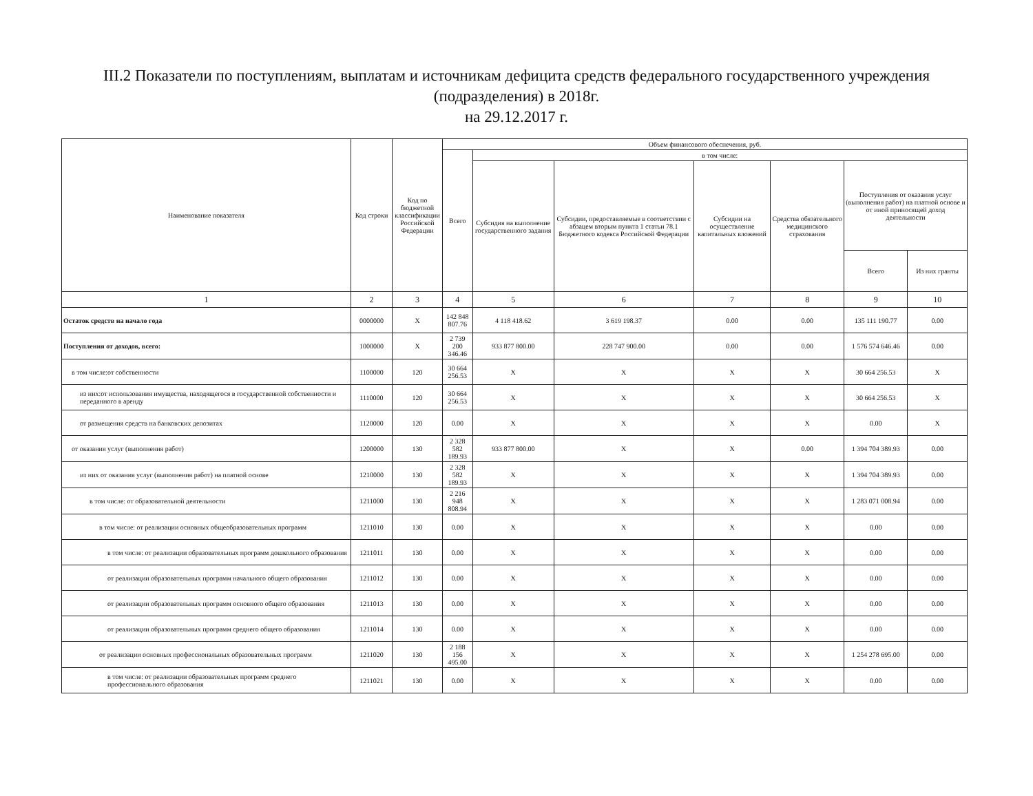III.2 Показатели по поступлениям, выплатам и источникам дефицита средств федерального государственного учреждения (подразделения) в 2018г.
на 29.12.2017 г.
| Наименование показателя | Код строки | Код по бюджетной классификации Российской Федерации | Объем финансового обеспечения, руб. | | | | | | |
| --- | --- | --- | --- | --- | --- | --- | --- | --- | --- |
| | | | Всего | в том числе: | | | | | |
| | | | | Субсидия на выполнение государственного задания | Субсидии, предоставляемые в соответствии с абзацем вторым пункта 1 статьи 78.1 Бюджетного кодекса Российской Федерации | Субсидии на осуществление капитальных вложений | Средства обязательного медицинского страхования | Поступления от оказания услуг (выполнения работ) на платной основе и от иной приносящей доход деятельности | |
| | | | | | | | | Всего | Из них гранты |
| 1 | 2 | 3 | 4 | 5 | 6 | 7 | 8 | 9 | 10 |
| Остаток средств на начало года | 0000000 | X | 142 848 807.76 | 4 118 418.62 | 3 619 198.37 | 0.00 | 0.00 | 135 111 190.77 | 0.00 |
| Поступления от доходов, всего: | 1000000 | X | 2 739 200 346.46 | 933 877 800.00 | 228 747 900.00 | 0.00 | 0.00 | 1 576 574 646.46 | 0.00 |
| в том числе:от собственности | 1100000 | 120 | 30 664 256.53 | X | X | X | X | 30 664 256.53 | X |
| из них:от использования имущества, находящегося в государственной собственности и переданного в аренду | 1110000 | 120 | 30 664 256.53 | X | X | X | X | 30 664 256.53 | X |
| от размещения средств на банковских депозитах | 1120000 | 120 | 0.00 | X | X | X | X | 0.00 | X |
| от оказания услуг (выполнения работ) | 1200000 | 130 | 2 328 582 189.93 | 933 877 800.00 | X | X | 0.00 | 1 394 704 389.93 | 0.00 |
| из них от оказания услуг (выполнения работ) на платной основе | 1210000 | 130 | 2 328 582 189.93 | X | X | X | X | 1 394 704 389.93 | 0.00 |
| в том числе: от образовательной деятельности | 1211000 | 130 | 2 216 948 808.94 | X | X | X | X | 1 283 071 008.94 | 0.00 |
| в том числе: от реализации основных общеобразовательных программ | 1211010 | 130 | 0.00 | X | X | X | X | 0.00 | 0.00 |
| в том числе: от реализации образовательных программ дошкольного образования | 1211011 | 130 | 0.00 | X | X | X | X | 0.00 | 0.00 |
| от реализации образовательных программ начального общего образования | 1211012 | 130 | 0.00 | X | X | X | X | 0.00 | 0.00 |
| от реализации образовательных программ основного общего образования | 1211013 | 130 | 0.00 | X | X | X | X | 0.00 | 0.00 |
| от реализации образовательных программ среднего общего образования | 1211014 | 130 | 0.00 | X | X | X | X | 0.00 | 0.00 |
| от реализации основных профессиональных образовательных программ | 1211020 | 130 | 2 188 156 495.00 | X | X | X | X | 1 254 278 695.00 | 0.00 |
| в том числе: от реализации образовательных программ среднего профессионального образования | 1211021 | 130 | 0.00 | X | X | X | X | 0.00 | 0.00 |